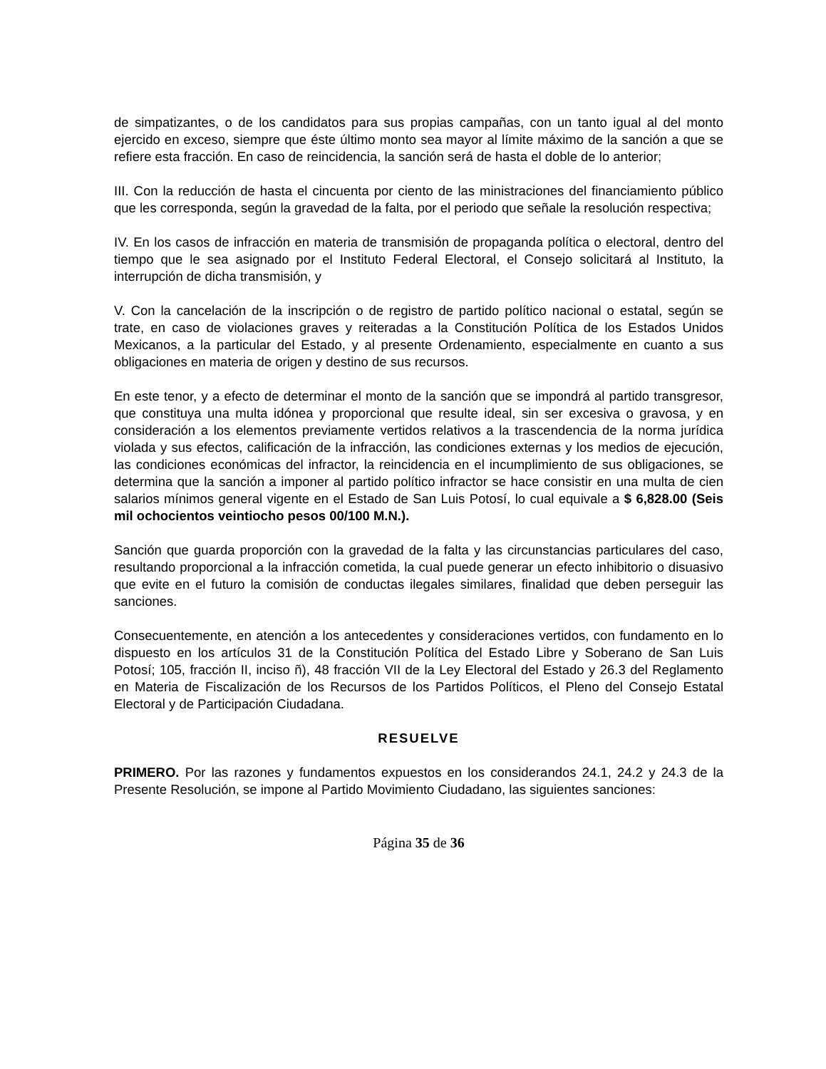de simpatizantes, o de los candidatos para sus propias campañas, con un tanto igual al del monto ejercido en exceso, siempre que éste último monto sea mayor al límite máximo de la sanción a que se refiere esta fracción. En caso de reincidencia, la sanción será de hasta el doble de lo anterior;
III. Con la reducción de hasta el cincuenta por ciento de las ministraciones del financiamiento público que les corresponda, según la gravedad de la falta, por el periodo que señale la resolución respectiva;
IV. En los casos de infracción en materia de transmisión de propaganda política o electoral, dentro del tiempo que le sea asignado por el Instituto Federal Electoral, el Consejo solicitará al Instituto, la interrupción de dicha transmisión, y
V. Con la cancelación de la inscripción o de registro de partido político nacional o estatal, según se trate, en caso de violaciones graves y reiteradas a la Constitución Política de los Estados Unidos Mexicanos, a la particular del Estado, y al presente Ordenamiento, especialmente en cuanto a sus obligaciones en materia de origen y destino de sus recursos.
En este tenor, y a efecto de determinar el monto de la sanción que se impondrá al partido transgresor, que constituya una multa idónea y proporcional que resulte ideal, sin ser excesiva o gravosa, y en consideración a los elementos previamente vertidos relativos a la trascendencia de la norma jurídica violada y sus efectos, calificación de la infracción, las condiciones externas y los medios de ejecución, las condiciones económicas del infractor, la reincidencia en el incumplimiento de sus obligaciones, se determina que la sanción a imponer al partido político infractor se hace consistir en una multa de cien salarios mínimos general vigente en el Estado de San Luis Potosí, lo cual equivale a $ 6,828.00 (Seis mil ochocientos veintiocho pesos 00/100 M.N.).
Sanción que guarda proporción con la gravedad de la falta y las circunstancias particulares del caso, resultando proporcional a la infracción cometida, la cual puede generar un efecto inhibitorio o disuasivo que evite en el futuro la comisión de conductas ilegales similares, finalidad que deben perseguir las sanciones.
Consecuentemente, en atención a los antecedentes y consideraciones vertidos, con fundamento en lo dispuesto en los artículos 31 de la Constitución Política del Estado Libre y Soberano de San Luis Potosí; 105, fracción II, inciso ñ), 48 fracción VII de la Ley Electoral del Estado y 26.3 del Reglamento en Materia de Fiscalización de los Recursos de los Partidos Políticos, el Pleno del Consejo Estatal Electoral y de Participación Ciudadana.
RESUELVE
PRIMERO. Por las razones y fundamentos expuestos en los considerandos 24.1, 24.2 y 24.3 de la Presente Resolución, se impone al Partido Movimiento Ciudadano, las siguientes sanciones:
Página 35 de 36